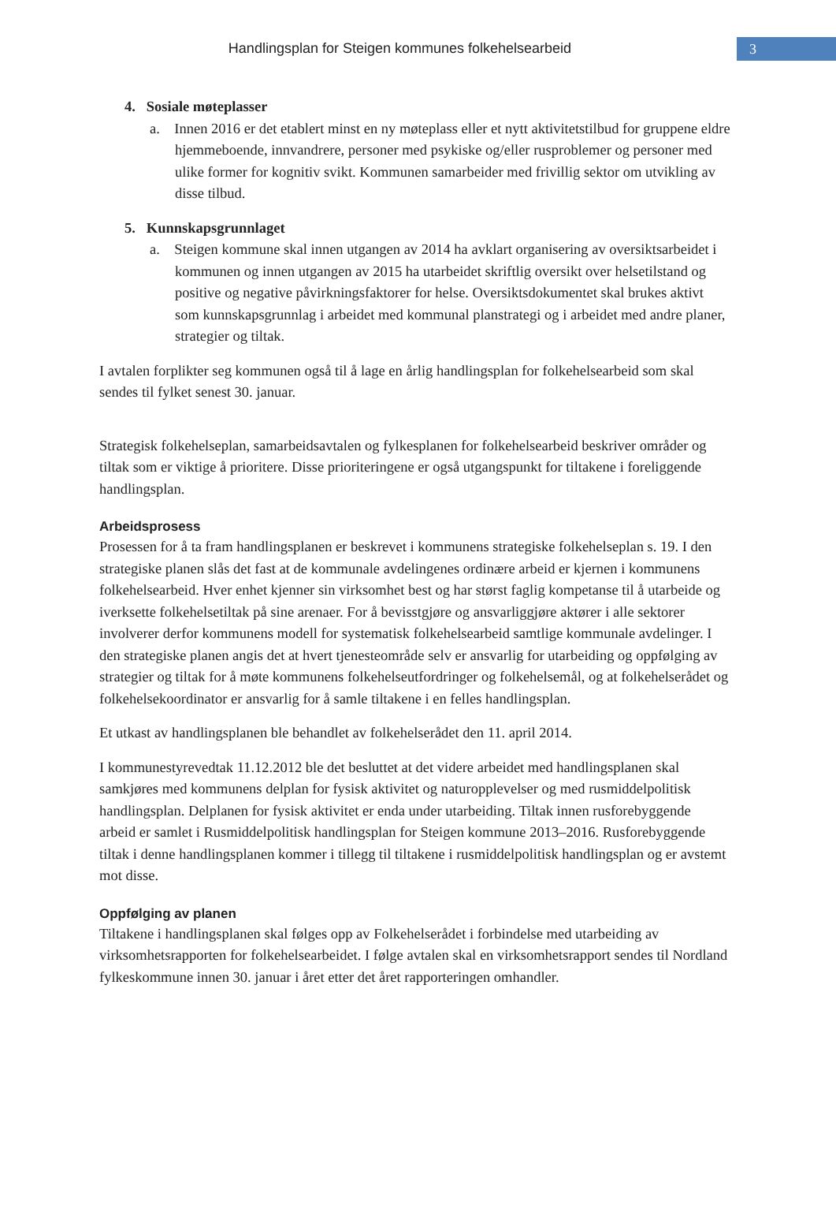Handlingsplan for Steigen kommunes folkehelsearbeid
3
4. Sosiale møteplasser
a. Innen 2016 er det etablert minst en ny møteplass eller et nytt aktivitetstilbud for gruppene eldre hjemmeboende, innvandrere, personer med psykiske og/eller rusproblemer og personer med ulike former for kognitiv svikt. Kommunen samarbeider med frivillig sektor om utvikling av disse tilbud.
5. Kunnskapsgrunnlaget
a. Steigen kommune skal innen utgangen av 2014 ha avklart organisering av oversiktsarbeidet i kommunen og innen utgangen av 2015 ha utarbeidet skriftlig oversikt over helsetilstand og positive og negative påvirkningsfaktorer for helse. Oversiktsdokumentet skal brukes aktivt som kunnskapsgrunnlag i arbeidet med kommunal planstrategi og i arbeidet med andre planer, strategier og tiltak.
I avtalen forplikter seg kommunen også til å lage en årlig handlingsplan for folkehelsearbeid som skal sendes til fylket senest 30. januar.
Strategisk folkehelseplan, samarbeidsavtalen og fylkesplanen for folkehelsearbeid beskriver områder og tiltak som er viktige å prioritere. Disse prioriteringene er også utgangspunkt for tiltakene i foreliggende handlingsplan.
Arbeidsprosess
Prosessen for å ta fram handlingsplanen er beskrevet i kommunens strategiske folkehelseplan s. 19. I den strategiske planen slås det fast at de kommunale avdelingenes ordinære arbeid er kjernen i kommunens folkehelsearbeid. Hver enhet kjenner sin virksomhet best og har størst faglig kompetanse til å utarbeide og iverksette folkehelsetiltak på sine arenaer. For å bevisstgjøre og ansvarliggjøre aktører i alle sektorer involverer derfor kommunens modell for systematisk folkehelsearbeid samtlige kommunale avdelinger. I den strategiske planen angis det at hvert tjenesteområde selv er ansvarlig for utarbeiding og oppfølging av strategier og tiltak for å møte kommunens folkehelseutfordringer og folkehelsemål, og at folkehelserådet og folkehelsekoordinator er ansvarlig for å samle tiltakene i en felles handlingsplan.
Et utkast av handlingsplanen ble behandlet av folkehelserådet den 11. april 2014.
I kommunestyrevedtak 11.12.2012 ble det besluttet at det videre arbeidet med handlingsplanen skal samkjøres med kommunens delplan for fysisk aktivitet og naturopplevelser og med rusmiddelpolitisk handlingsplan. Delplanen for fysisk aktivitet er enda under utarbeiding. Tiltak innen rusforebyggende arbeid er samlet i Rusmiddelpolitisk handlingsplan for Steigen kommune 2013–2016. Rusforebyggende tiltak i denne handlingsplanen kommer i tillegg til tiltakene i rusmiddelpolitisk handlingsplan og er avstemt mot disse.
Oppfølging av planen
Tiltakene i handlingsplanen skal følges opp av Folkehelserådet i forbindelse med utarbeiding av virksomhetsrapporten for folkehelsearbeidet. I følge avtalen skal en virksomhetsrapport sendes til Nordland fylkeskommune innen 30. januar i året etter det året rapporteringen omhandler.